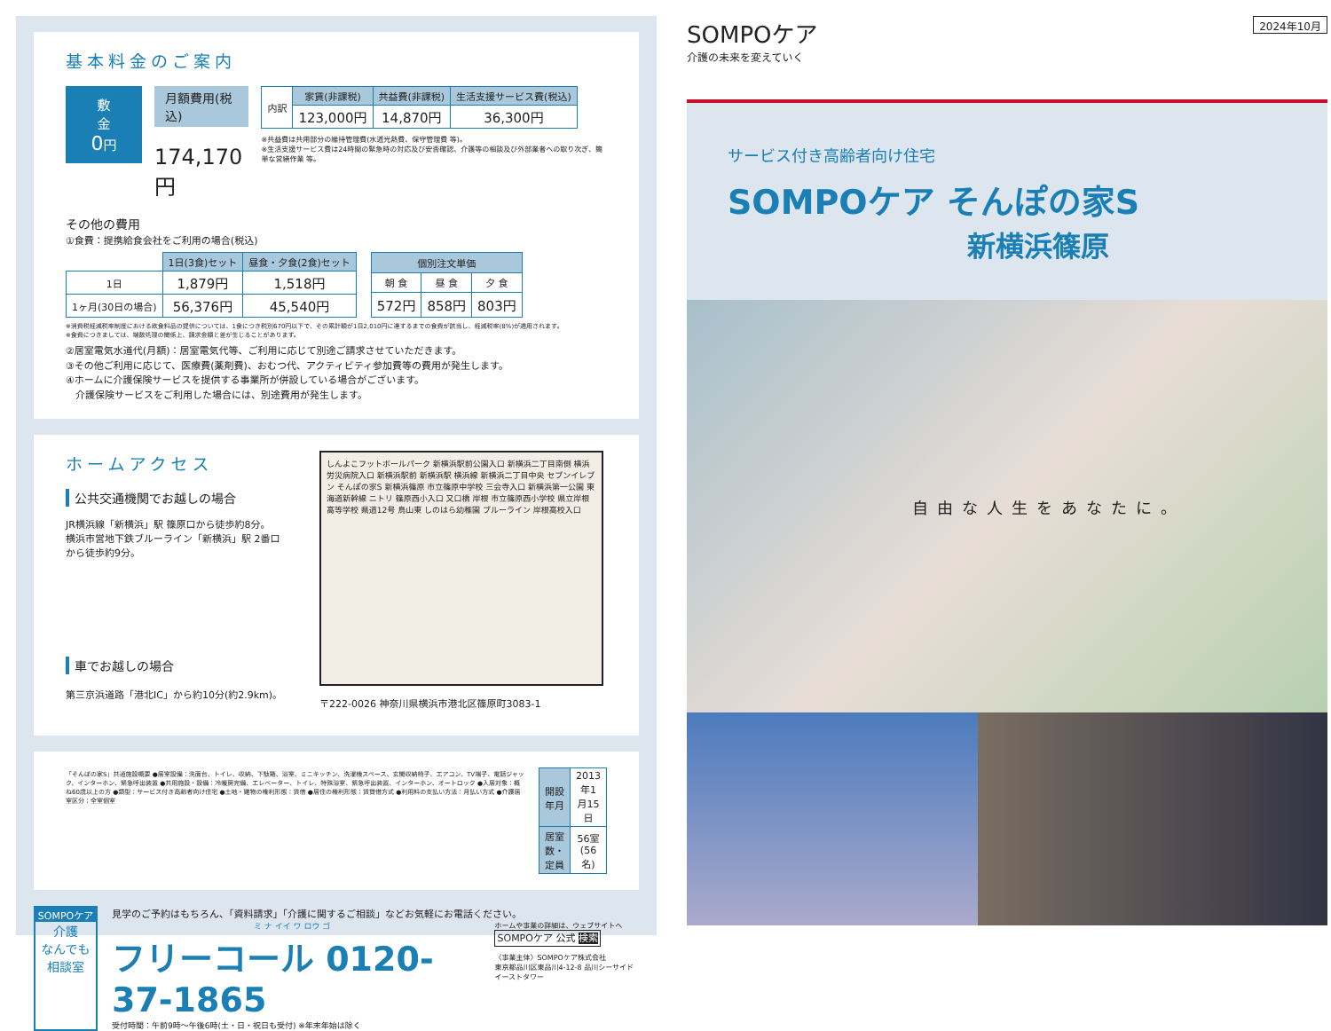基本料金のご案内
敷 金
0円
月額費用(税込)
174,170円
| 内訳 | 家賃(非課税) | 共益費(非課税) | 生活支援サービス費(税込) |
| | 123,000円 | 14,870円 | 36,300円 |
※共益費は共用部分の維持管理費(水道光熱費、保守管理費 等)。
※生活支援サービス費は24時間の緊急時の対応及び安否確認、介護等の相談及び外部業者への取り次ぎ、簡単な営繕作業 等。
その他の費用
①食費：提携給食会社をご利用の場合(税込)
| | 1日(3食)セット | 昼食・夕食(2食)セット |
| --- | --- | --- |
| 1日 | 1,879円 | 1,518円 |
| 1ヶ月(30日の場合) | 56,376円 | 45,540円 |
| 個別注文単価 | | |
| --- | --- | --- |
| 朝 食 | 昼 食 | 夕 食 |
| 572円 | 858円 | 803円 |
※消費税軽減税率制度における飲食料品の提供については、1食につき税別670円以下で、その累計額が1日2,010円に達するまでの食費が該当し、軽減税率(8%)が適用されます。
※食費につきましては、端数処理の関係上、請求金額と差が生じることがあります。
②居室電気水道代(月額)：居室電気代等、ご利用に応じて別途ご請求させていただきます。
③その他ご利用に応じて、医療費(薬剤費)、おむつ代、アクティビティ参加費等の費用が発生します。
④ホームに介護保険サービスを提供する事業所が併設している場合がございます。
　介護保険サービスをご利用した場合には、別途費用が発生します。
ホームアクセス
公共交通機関でお越しの場合
JR横浜線「新横浜」駅 篠原口から徒歩約8分。
横浜市営地下鉄ブルーライン「新横浜」駅 2番口から徒歩約9分。
車でお越しの場合
第三京浜道路「港北IC」から約10分(約2.9km)。
しんよこフットボールパーク 新横浜駅前公園入口 新横浜二丁目南側 横浜労災病院入口 新横浜駅前 新横浜駅 横浜線 新横浜二丁目中央 セブンイレブン そんぽの家S 新横浜篠原 市立篠原中学校 三会寺入口 新横浜第一公園 東海道新幹線 ニトリ 篠原西小入口 又口橋 岸根 市立篠原西小学校 県立岸根高等学校 県道12号 鳥山東 しのはら幼稚園 ブルーライン 岸根高校入口
〒222-0026 神奈川県横浜市港北区篠原町3083-1
「そんぽの家S」共通施設概要 ●居室設備：洗面台、トイレ、収納、下駄箱、浴室、ミニキッチン、洗濯機スペース、玄関収納椅子、エアコン、TV端子、電話ジャック、インターホン、緊急呼出装置 ●共用施設・設備：冷暖房完備、エレベーター、トイレ、特殊浴室、緊急呼出装置、インターホン、オートロック ●入居対象：概ね60歳以上の方 ●類型：サービス付き高齢者向け住宅 ●土地・建物の権利形態：賃借 ●居住の権利形態：賃貸借方式 ●利用料の支払い方法：月払い方式 ●介護居室区分：全室個室
| 開設年月 | 2013年1月15日 |
| 居室数・定員 | 56室(56名) |
SOMPOケア
介護
なんでも
相談室
見学のご予約はもちろん、「資料請求」「介護に関するご相談」などお気軽にお電話ください。
ミ ナ イイ ワ ロウ ゴ
フリーコール 0120-37-1865
受付時間：午前9時～午後6時(土・日・祝日も受付) ※年末年始は除く
ホームや事業の詳細は、ウェブサイトへ
SOMPOケア 公式 検索
〈事業主体〉SOMPOケア株式会社
東京都品川区東品川4-12-8 品川シーサイドイーストタワー
SOMPOケア
介護の未来を変えていく
2024年10月
サービス付き高齢者向け住宅
SOMPOケア そんぽの家S
新横浜篠原
自由な人生をあなたに。